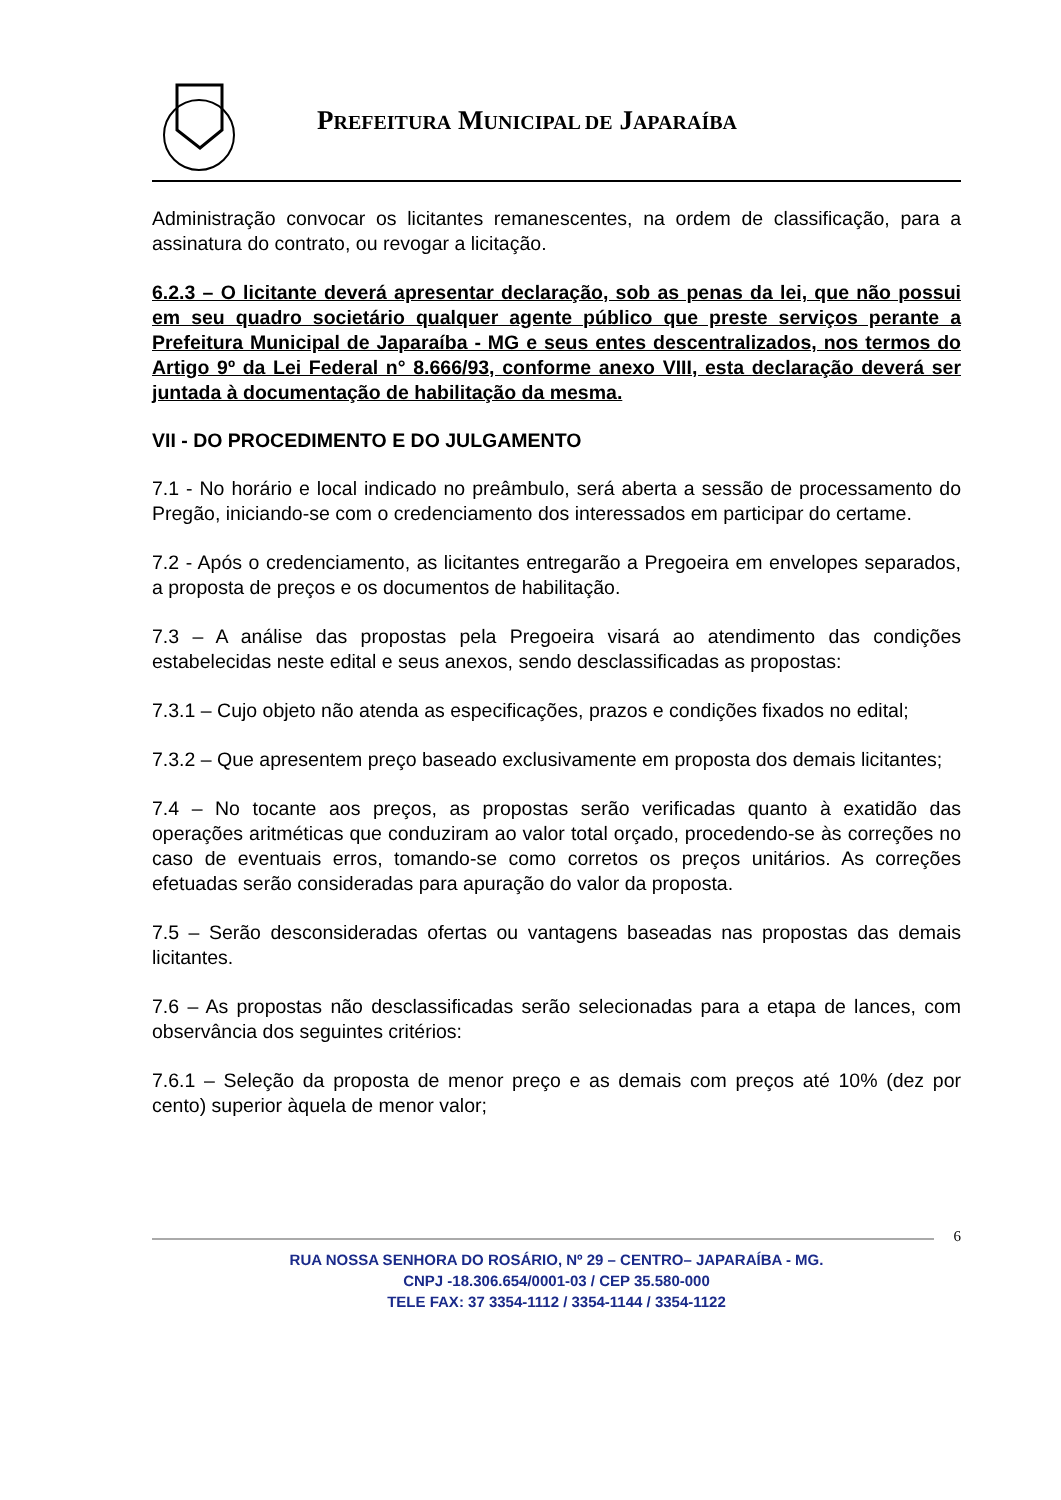PREFEITURA MUNICIPAL DE JAPARAÍBA
Administração convocar os licitantes remanescentes, na ordem de classificação, para a assinatura do contrato, ou revogar a licitação.
6.2.3 – O licitante deverá apresentar declaração, sob as penas da lei, que não possui em seu quadro societário qualquer agente público que preste serviços perante a Prefeitura Municipal de Japaraíba - MG e seus entes descentralizados, nos termos do Artigo 9º da Lei Federal n° 8.666/93, conforme anexo VIII, esta declaração deverá ser juntada à documentação de habilitação da mesma.
VII - DO PROCEDIMENTO E DO JULGAMENTO
7.1 - No horário e local indicado no preâmbulo, será aberta a sessão de processamento do Pregão, iniciando-se com o credenciamento dos interessados em participar do certame.
7.2 - Após o credenciamento, as licitantes entregarão a Pregoeira em envelopes separados, a proposta de preços e os documentos de habilitação.
7.3 – A análise das propostas pela Pregoeira visará ao atendimento das condições estabelecidas neste edital e seus anexos, sendo desclassificadas as propostas:
7.3.1 – Cujo objeto não atenda as especificações, prazos e condições fixados no edital;
7.3.2 – Que apresentem preço baseado exclusivamente em proposta dos demais licitantes;
7.4 – No tocante aos preços, as propostas serão verificadas quanto à exatidão das operações aritméticas que conduziram ao valor total orçado, procedendo-se às correções no caso de eventuais erros, tomando-se como corretos os preços unitários. As correções efetuadas serão consideradas para apuração do valor da proposta.
7.5 – Serão desconsideradas ofertas ou vantagens baseadas nas propostas das demais licitantes.
7.6 – As propostas não desclassificadas serão selecionadas para a etapa de lances, com observância dos seguintes critérios:
7.6.1 – Seleção da proposta de menor preço e as demais com preços até 10% (dez por cento) superior àquela de menor valor;
6
RUA NOSSA SENHORA DO ROSÁRIO, Nº 29 – CENTRO– JAPARAÍBA - MG.
CNPJ -18.306.654/0001-03 / CEP 35.580-000
TELE FAX: 37 3354-1112 / 3354-1144 / 3354-1122